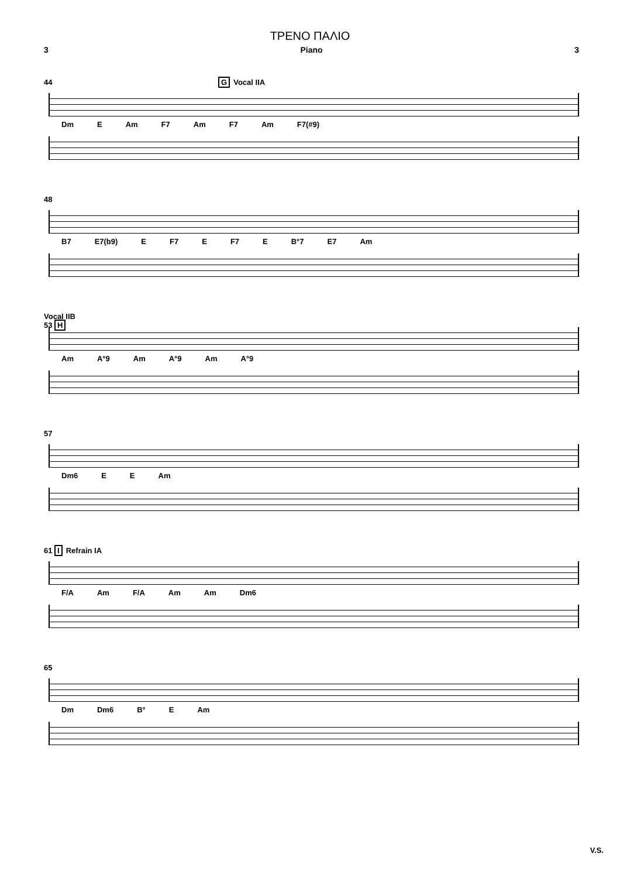ΤΡΕΝΟ ΠΑΛΙΟ
3 Piano 3
44 G Vocal IIA
Dm E Am F7 Am F7 Am F7(#9)
48
B7 E7(b9) E F7 E F7 E B°7 E7 Am
Vocal IIB
53 H
Am A°9 Am A°9 Am A°9
57
Dm6 E E Am
61 I Refrain IA
F/A Am F/A Am Am Dm6
65
Dm Dm6 B° E Am
V.S.